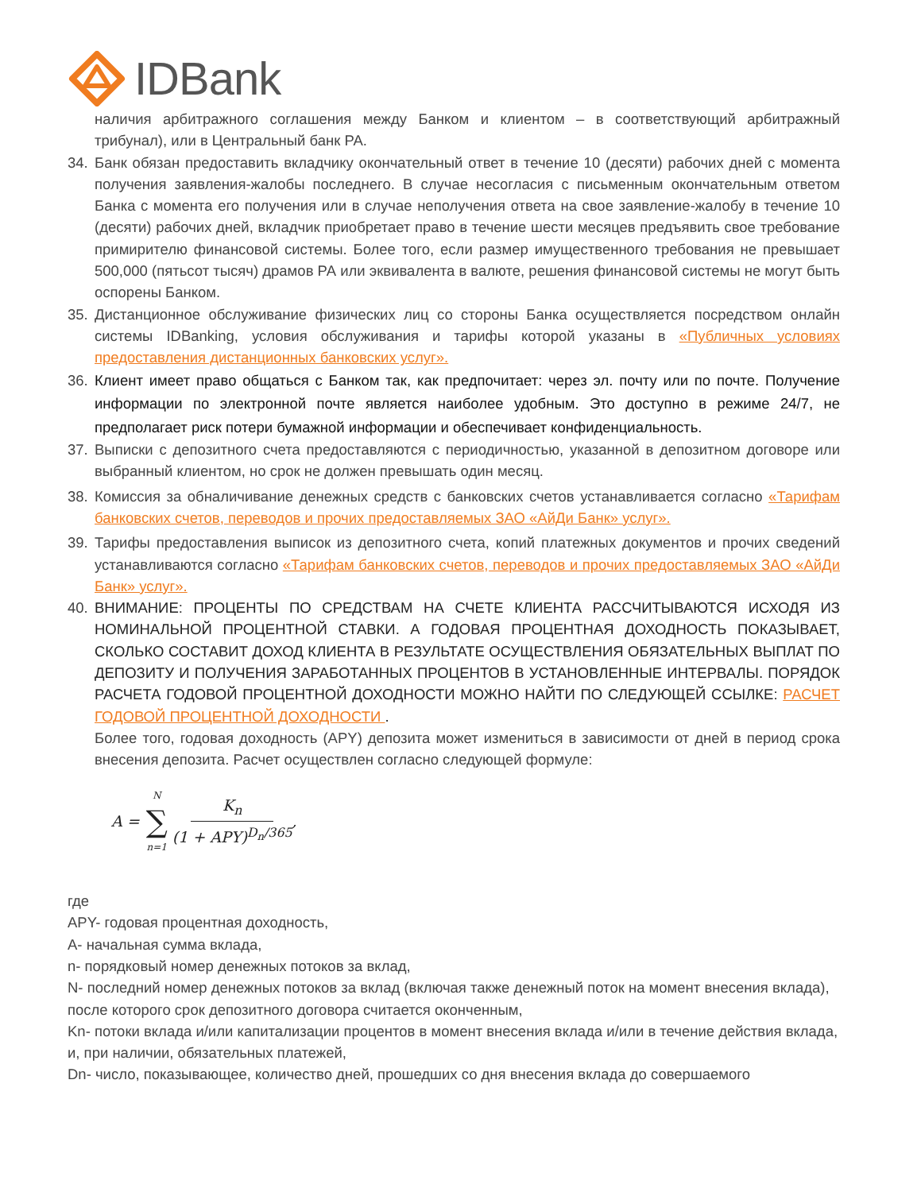IDBank
наличия арбитражного соглашения между Банком и клиентом – в соответствующий арбитражный трибунал), или в Центральный банк РА.
34. Банк обязан предоставить вкладчику окончательный ответ в течение 10 (десяти) рабочих дней с момента получения заявления-жалобы последнего. В случае несогласия с письменным окончательным ответом Банка с момента его получения или в случае неполучения ответа на свое заявление-жалобу в течение 10 (десяти) рабочих дней, вкладчик приобретает право в течение шести месяцев предъявить свое требование примирителю финансовой системы. Более того, если размер имущественного требования не превышает 500,000 (пятьсот тысяч) драмов РА или эквивалента в валюте, решения финансовой системы не могут быть оспорены Банком.
35. Дистанционное обслуживание физических лиц со стороны Банка осуществляется посредством онлайн системы IDBanking, условия обслуживания и тарифы которой указаны в «Публичных условиях предоставления дистанционных банковских услуг».
36. Клиент имеет право общаться с Банком так, как предпочитает: через эл. почту или по почте. Получение информации по электронной почте является наиболее удобным. Это доступно в режиме 24/7, не предполагает риск потери бумажной информации и обеспечивает конфиденциальность.
37. Выписки с депозитного счета предоставляются с периодичностью, указанной в депозитном договоре или выбранный клиентом, но срок не должен превышать один месяц.
38. Комиссия за обналичивание денежных средств с банковских счетов устанавливается согласно «Тарифам банковских счетов, переводов и прочих предоставляемых ЗАО «АйДи Банк» услуг».
39. Тарифы предоставления выписок из депозитного счета, копий платежных документов и прочих сведений устанавливаются согласно «Тарифам банковских счетов, переводов и прочих предоставляемых ЗАО «АйДи Банк» услуг».
40. ВНИМАНИЕ: ПРОЦЕНТЫ ПО СРЕДСТВАМ НА СЧЕТЕ КЛИЕНТА РАССЧИТЫВАЮТСЯ ИСХОДЯ ИЗ НОМИНАЛЬНОЙ ПРОЦЕНТНОЙ СТАВКИ. А ГОДОВАЯ ПРОЦЕНТНАЯ ДОХОДНОСТЬ ПОКАЗЫВАЕТ, СКОЛЬКО СОСТАВИТ ДОХОД КЛИЕНТА В РЕЗУЛЬТАТЕ ОСУЩЕСТВЛЕНИЯ ОБЯЗАТЕЛЬНЫХ ВЫПЛАТ ПО ДЕПОЗИТУ И ПОЛУЧЕНИЯ ЗАРАБОТАННЫХ ПРОЦЕНТОВ В УСТАНОВЛЕННЫЕ ИНТЕРВАЛЫ. ПОРЯДОК РАСЧЕТА ГОДОВОЙ ПРОЦЕНТНОЙ ДОХОДНОСТИ МОЖНО НАЙТИ ПО СЛЕДУЮЩЕЙ ССЫЛКЕ: РАСЧЕТ ГОДОВОЙ ПРОЦЕНТНОЙ ДОХОДНОСТИ .
Более того, годовая доходность (APY) депозита может измениться в зависимости от дней в период срока внесения депозита. Расчет осуществлен согласно следующей формуле:
A = N ∑ n=1 K<sub>n</sub> (1 + APY)<sup>D<sub>n</sub>/365</sup>,
где
APY- годовая процентная доходность,
A- начальная сумма вклада,
n- порядковый номер денежных потоков за вклад,
N- последний номер денежных потоков за вклад (включая также денежный поток на момент внесения вклада), после которого срок депозитного договора считается оконченным,
Kn- потоки вклада и/или капитализации процентов в момент внесения вклада и/или в течение действия вклада, и, при наличии, обязательных платежей,
Dn- число, показывающее, количество дней, прошедших со дня внесения вклада до совершаемого